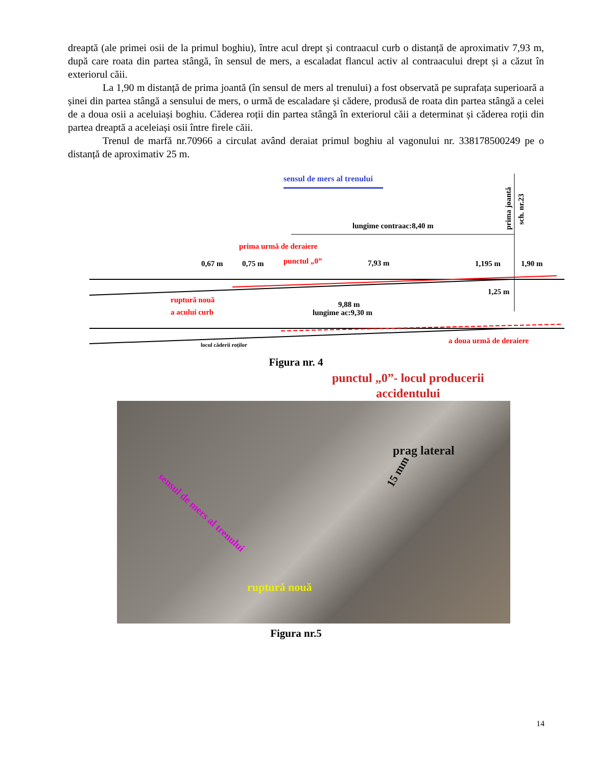dreaptă (ale primei osii de la primul boghiu), între acul drept și contraacul curb o distanță de aproximativ 7,93 m, după care roata din partea stângă, în sensul de mers, a escaladat flancul activ al contraacului drept și a căzut în exteriorul căii.
La 1,90 m distanță de prima joantă (în sensul de mers al trenului) a fost observată pe suprafața superioară a șinei din partea stângă a sensului de mers, o urmă de escaladare și cădere, produsă de roata din partea stângă a celei de a doua osii a aceluiași boghiu. Căderea roții din partea stângă în exteriorul căii a determinat și căderea roții din partea dreaptă a aceleiași osii între firele căii.
Trenul de marfă nr.70966 a circulat având deraiat primul boghiu al vagonului nr. 338178500249 pe o distanță de aproximativ 25 m.
sensul de mers al trenului
prima joantă
sch. nr.23
lungime contraac:8,40 m
prima urmă de deraiere
0,67 m
0,75 m
punctul „0”
7,93 m
1,195 m
1,90 m
1,25 m
ruptură nouă
a acului curb
9,88 m
lungime ac:9,30 m
locul căderii roților
a doua urmă de deraiere
Figura nr. 4
prag lateral
15 mm
sensul de mers al trenului
ruptură nouă
punctul „0”- locul producerii
accidentului
Figura nr.5
14